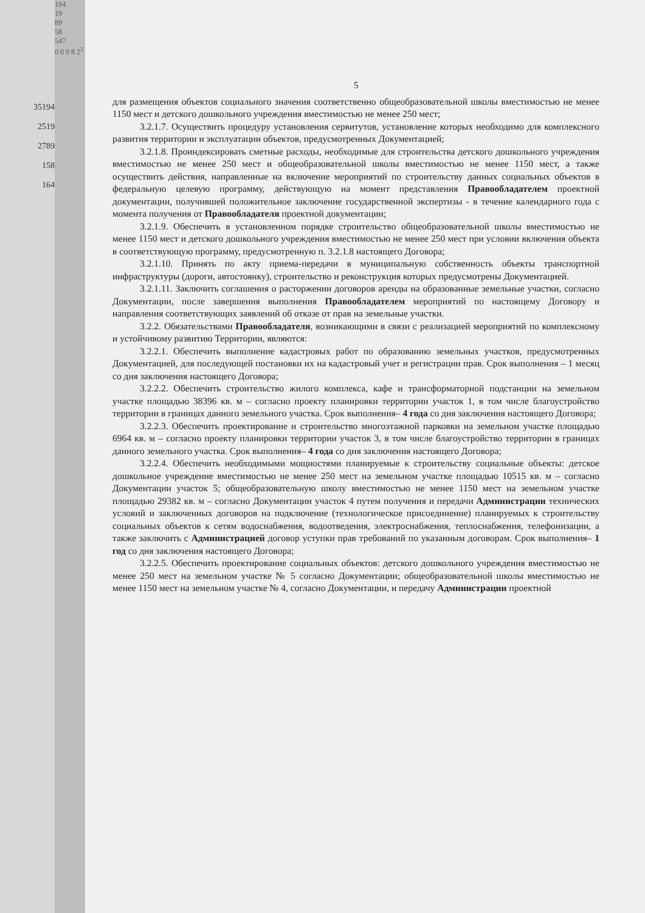35194
2519
2789
158
164
194
19
89
58
547
0 0 9 8 2<sup>2</sup>
5
для размещения объектов социального значения соответственно общеобразовательной школы вместимостью не менее 1150 мест и детского дошкольного учреждения вместимостью не менее 250 мест;
3.2.1.7. Осуществить процедуру установления сервитутов, установление которых необходимо для комплексного развития территории и эксплуатации объектов, предусмотренных Документацией;
3.2.1.8. Проиндексировать сметные расходы, необходимые для строительства детского дошкольного учреждения вместимостью не менее 250 мест и общеобразовательной школы вместимостью не менее 1150 мест, а также осуществить действия, направленные на включение мероприятий по строительству данных социальных объектов в федеральную целевую программу, действующую на момент представления Правообладателем проектной документации, получившей положительное заключение государственной экспертизы - в течение календарного года с момента получения от Правообладателя проектной документации;
3.2.1.9. Обеспечить в установленном порядке строительство общеобразовательной школы вместимостью не менее 1150 мест и детского дошкольного учреждения вместимостью не менее 250 мест при условии включения объекта в соответствующую программу, предусмотренную п. 3.2.1.8 настоящего Договора;
3.2.1.10. Принять по акту приема-передачи в муниципальную собственность объекты транспортной инфраструктуры (дороги, автостоянку), строительство и реконструкция которых предусмотрены Документацией.
3.2.1.11. Заключить соглашения о расторжении договоров аренды на образованные земельные участки, согласно Документации, после завершения выполнения Правообладателем мероприятий по настоящему Договору и направления соответствующих заявлений об отказе от прав на земельные участки.
3.2.2. Обязательствами Правообладателя, возникающими в связи с реализацией мероприятий по комплексному и устойчивому развитию Территории, являются:
3.2.2.1. Обеспечить выполнение кадастровых работ по образованию земельных участков, предусмотренных Документацией, для последующей постановки их на кадастровый учет и регистрации прав. Срок выполнения – 1 месяц со дня заключения настоящего Договора;
3.2.2.2. Обеспечить строительство жилого комплекса, кафе и трансформаторной подстанции на земельном участке площадью 38396 кв. м – согласно проекту планировки территории участок 1, в том числе благоустройство территории в границах данного земельного участка. Срок выполнения– 4 года со дня заключения настоящего Договора;
3.2.2.3. Обеспечить проектирование и строительство многоэтажной парковки на земельном участке площадью 6964 кв. м – согласно проекту планировки территории участок 3, в том числе благоустройство территории в границах данного земельного участка. Срок выполнения– 4 года со дня заключения настоящего Договора;
3.2.2.4. Обеспечить необходимыми мощностями планируемые к строительству социальные объекты: детское дошкольное учреждение вместимостью не менее 250 мест на земельном участке площадью 10515 кв. м – согласно Документации участок 5; общеобразовательную школу вместимостью не менее 1150 мест на земельном участке площадью 29382 кв. м – согласно Документации участок 4 путем получения и передачи Администрации технических условий и заключенных договоров на подключение (технологическое присоединение) планируемых к строительству социальных объектов к сетям водоснабжения, водоотведения, электроснабжения, теплоснабжения, телефонизации, а также заключить с Администрацией договор уступки прав требований по указанным договорам. Срок выполнения– 1 год со дня заключения настоящего Договора;
3.2.2.5. Обеспечить проектирование социальных объектов: детского дошкольного учреждения вместимостью не менее 250 мест на земельном участке № 5 согласно Документации; общеобразовательной школы вместимостью не менее 1150 мест на земельном участке № 4, согласно Документации, и передачу Администрации проектной